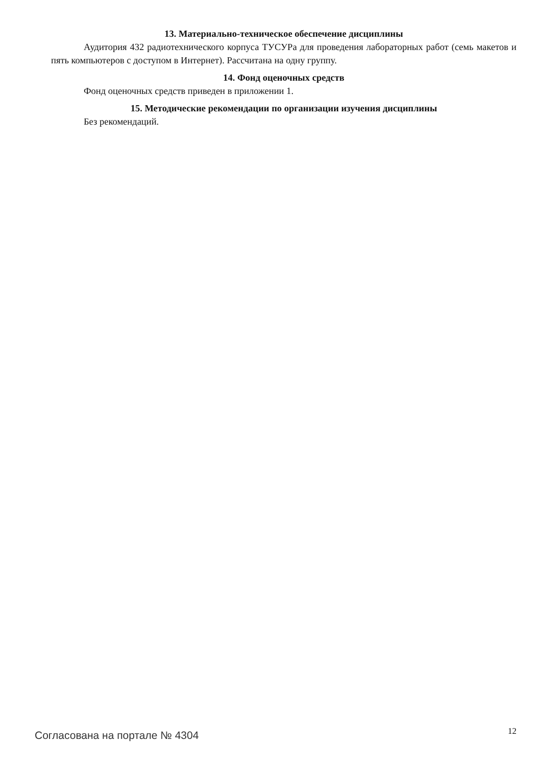13. Материально-техническое обеспечение дисциплины
Аудитория 432 радиотехнического корпуса ТУСУРа для проведения лабораторных работ (семь макетов и пять компьютеров с доступом в Интернет). Рассчитана на одну группу.
14. Фонд оценочных средств
Фонд оценочных средств приведен в приложении 1.
15. Методические рекомендации по организации изучения дисциплины
Без рекомендаций.
Согласована на портале № 4304
12